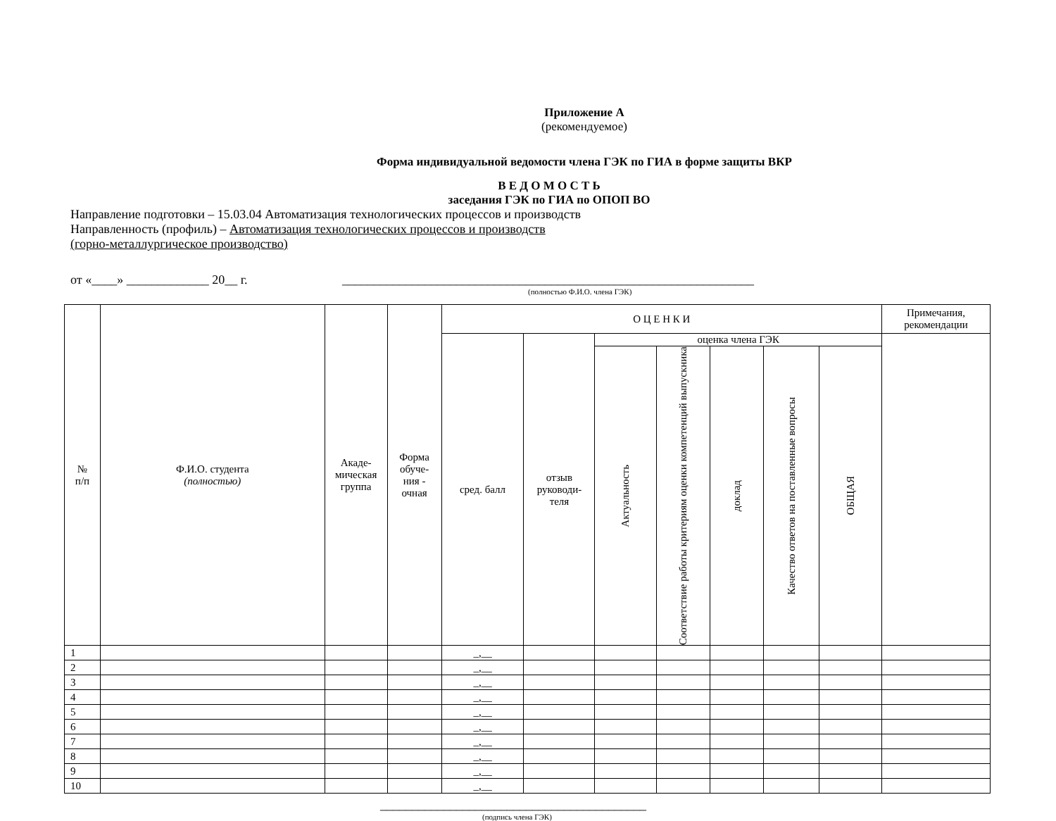Приложение А
(рекомендуемое)
Форма индивидуальной ведомости члена ГЭК по ГИА в форме защиты ВКР
В Е Д О М О С Т Ь
заседания ГЭК по ГИА по ОПОП ВО
Направление подготовки – 15.03.04 Автоматизация технологических процессов и производств
Направленность (профиль) – Автоматизация технологических процессов и производств
(горно-металлургическое производство)
от «____» _____________ 20__ г. _________________________________________________________________
(полностью Ф.И.О. члена ГЭК)
| № п/п | Ф.И.О. студента (полностью) | Акаде- мическая группа | Форма обуче- ния - очная | О Ц Е Н К И | | | | | | | Примечания, рекомендации |
| --- | --- | --- | --- | --- | --- | --- | --- | --- | --- | --- | --- |
| | | | | сред. балл | отзыв руководи- теля | оценка члена ГЭК | | | | | |
| | | | | | | Актуальность | Соответствие работы критериям оценки компетенций выпускника | доклад | Качество ответов на поставленные вопросы | ОБЩАЯ | |
| 1 | | | | _,__ | | | | | | | |
| 2 | | | | _,__ | | | | | | | |
| 3 | | | | _,__ | | | | | | | |
| 4 | | | | _,__ | | | | | | | |
| 5 | | | | _,__ | | | | | | | |
| 6 | | | | _,__ | | | | | | | |
| 7 | | | | _,__ | | | | | | | |
| 8 | | | | _,__ | | | | | | | |
| 9 | | | | _,__ | | | | | | | |
| 10 | | | | _,__ | | | | | | | |
__________________________________________
(подпись члена ГЭК)